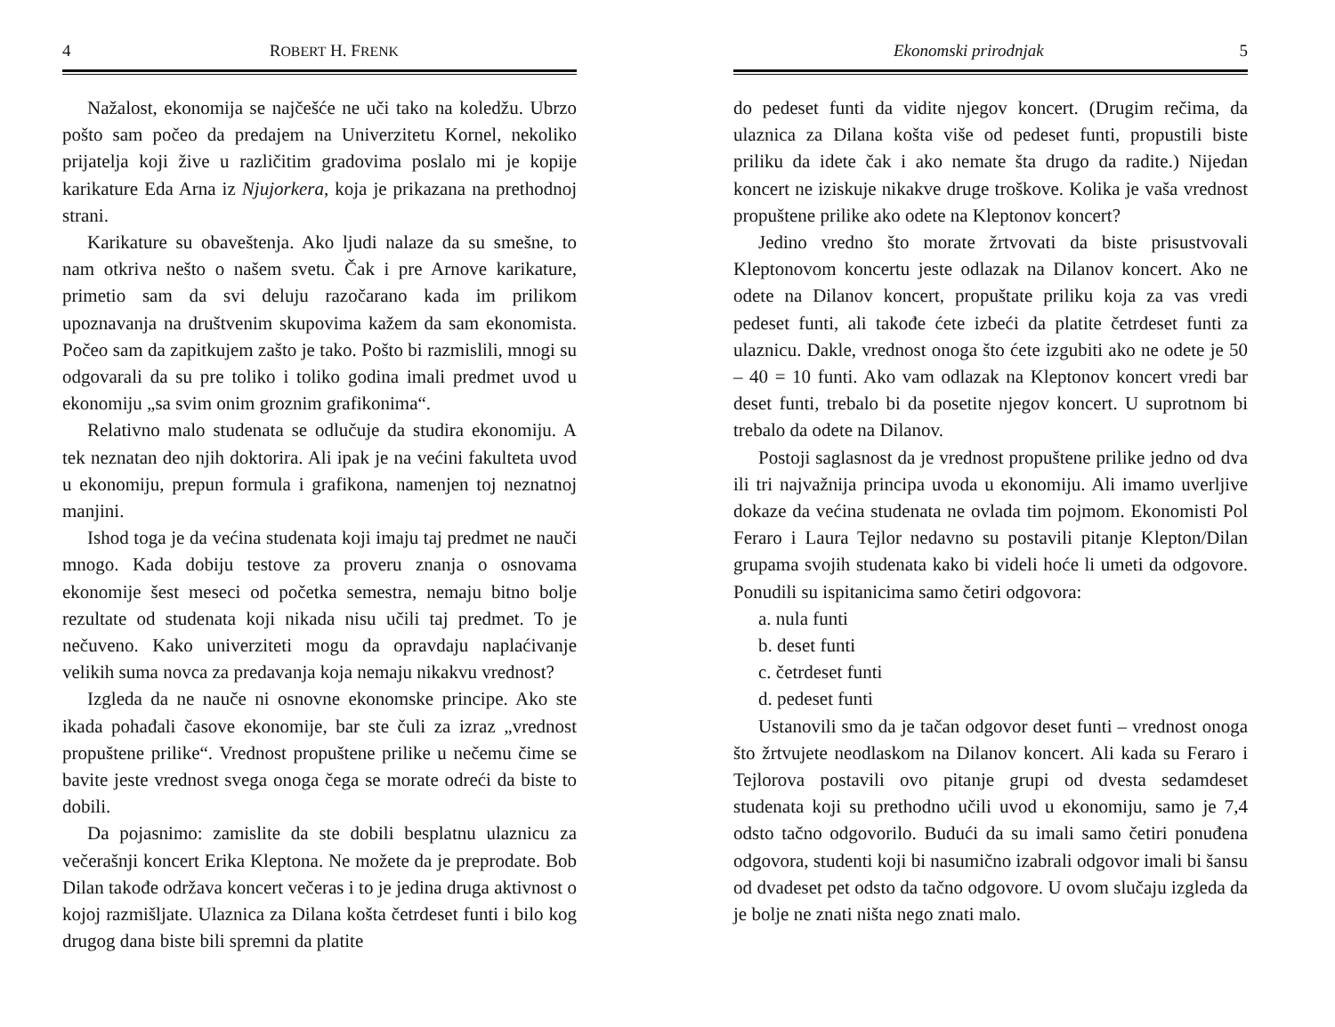4 ROBERT H. FRENK
Nažalost, ekonomija se najčešće ne uči tako na koledžu. Ubrzo pošto sam počeo da predajem na Univerzitetu Kornel, nekoliko prijatelja koji žive u različitim gradovima poslalo mi je kopije karikature Eda Arna iz Njujorkera, koja je prikazana na prethodnoj strani.
Karikature su obaveštenja. Ako ljudi nalaze da su smešne, to nam otkriva nešto o našem svetu. Čak i pre Arnove karikature, primetio sam da svi deluju razočarano kada im prilikom upoznavanja na društvenim skupovima kažem da sam ekonomista. Počeo sam da zapitkujem zašto je tako. Pošto bi razmislili, mnogi su odgovarali da su pre toliko i toliko godina imali predmet uvod u ekonomiju „sa svim onim groznim grafikonima“.
Relativno malo studenata se odlučuje da studira ekonomiju. A tek neznatan deo njih doktorira. Ali ipak je na većini fakulteta uvod u ekonomiju, prepun formula i grafikona, namenjen toj neznatnoj manjini.
Ishod toga je da većina studenata koji imaju taj predmet ne nauči mnogo. Kada dobiju testove za proveru znanja o osnovama ekonomije šest meseci od početka semestra, nemaju bitno bolje rezultate od studenata koji nikada nisu učili taj predmet. To je nečuveno. Kako univerziteti mogu da opravdaju naplaćivanje velikih suma novca za predavanja koja nemaju nikakvu vrednost?
Izgleda da ne nauče ni osnovne ekonomske principe. Ako ste ikada pohađali časove ekonomije, bar ste čuli za izraz „vrednost propuštene prilike“. Vrednost propuštene prilike u nečemu čime se bavite jeste vrednost svega onoga čega se morate odreći da biste to dobili.
Da pojasnimo: zamislite da ste dobili besplatnu ulaznicu za večerašnji koncert Erika Kleptona. Ne možete da je preprodate. Bob Dilan takođe održava koncert večeras i to je jedina druga aktivnost o kojoj razmišljate. Ulaznica za Dilana košta četrdeset funti i bilo kog drugog dana biste bili spremni da platite
Ekonomski prirodnjak 5
do pedeset funti da vidite njegov koncert. (Drugim rečima, da ulaznica za Dilana košta više od pedeset funti, propustili biste priliku da idete čak i ako nemate šta drugo da radite.) Nijedan koncert ne iziskuje nikakve druge troškove. Kolika je vaša vrednost propuštene prilike ako odete na Kleptonov koncert?
Jedino vredno što morate žrtvovati da biste prisustvovali Kleptonovom koncertu jeste odlazak na Dilanov koncert. Ako ne odete na Dilanov koncert, propuštate priliku koja za vas vredi pedeset funti, ali takođe ćete izbeći da platite četrdeset funti za ulaznicu. Dakle, vrednost onoga što ćete izgubiti ako ne odete je 50 – 40 = 10 funti. Ako vam odlazak na Kleptonov koncert vredi bar deset funti, trebalo bi da posetite njegov koncert. U suprotnom bi trebalo da odete na Dilanov.
Postoji saglasnost da je vrednost propuštene prilike jedno od dva ili tri najvažnija principa uvoda u ekonomiju. Ali imamo uverljive dokaze da većina studenata ne ovlada tim pojmom. Ekonomisti Pol Feraro i Laura Tejlor nedavno su postavili pitanje Klepton/Dilan grupama svojih studenata kako bi videli hoće li umeti da odgovore. Ponudili su ispitanicima samo četiri odgovora:
a. nula funti
b. deset funti
c. četrdeset funti
d. pedeset funti
Ustanovili smo da je tačan odgovor deset funti – vrednost onoga što žrtvujete neodlaskom na Dilanov koncert. Ali kada su Feraro i Tejlorova postavili ovo pitanje grupi od dvesta sedamdeset studenata koji su prethodno učili uvod u ekonomiju, samo je 7,4 odsto tačno odgovorilo. Budući da su imali samo četiri ponuđena odgovora, studenti koji bi nasumično izabrali odgovor imali bi šansu od dvadeset pet odsto da tačno odgovore. U ovom slučaju izgleda da je bolje ne znati ništa nego znati malo.